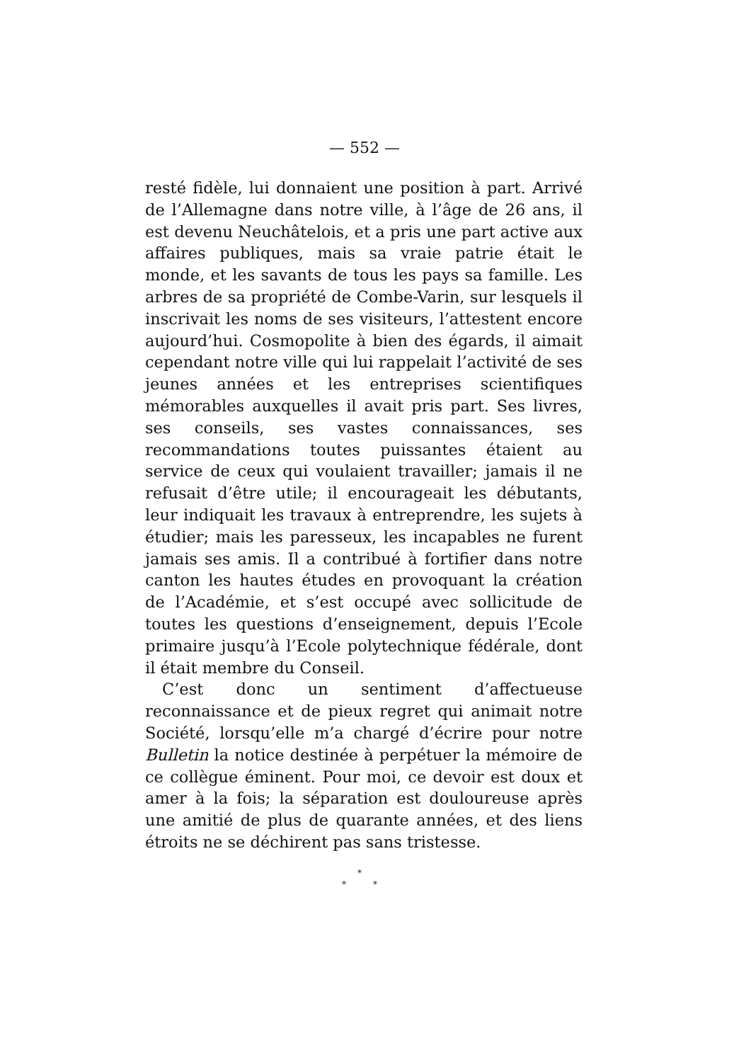— 552 —
resté fidèle, lui donnaient une position à part. Arrivé de l’Allemagne dans notre ville, à l’âge de 26 ans, il est devenu Neuchâtelois, et a pris une part active aux affaires publiques, mais sa vraie patrie était le monde, et les savants de tous les pays sa famille. Les arbres de sa propriété de Combe-Varin, sur lesquels il inscrivait les noms de ses visiteurs, l’attestent encore aujourd’hui. Cosmopolite à bien des égards, il aimait cependant notre ville qui lui rappelait l’activité de ses jeunes années et les entreprises scientifiques mémorables auxquelles il avait pris part. Ses livres, ses conseils, ses vastes connaissances, ses recommandations toutes puissantes étaient au service de ceux qui voulaient travailler; jamais il ne refusait d’être utile; il encourageait les débutants, leur indiquait les travaux à entreprendre, les sujets à étudier; mais les paresseux, les incapables ne furent jamais ses amis. Il a contribué à fortifier dans notre canton les hautes études en provoquant la création de l’Académie, et s’est occupé avec sollicitude de toutes les questions d’enseignement, depuis l’Ecole primaire jusqu’à l’Ecole polytechnique fédérale, dont il était membre du Conseil.
C’est donc un sentiment d’affectueuse reconnaissance et de pieux regret qui animait notre Société, lorsqu’elle m’a chargé d’écrire pour notre Bulletin la notice destinée à perpétuer la mémoire de ce collègue éminent. Pour moi, ce devoir est doux et amer à la fois; la séparation est douloureuse après une amitié de plus de quarante années, et des liens étroits ne se déchirent pas sans tristesse.
*
* *